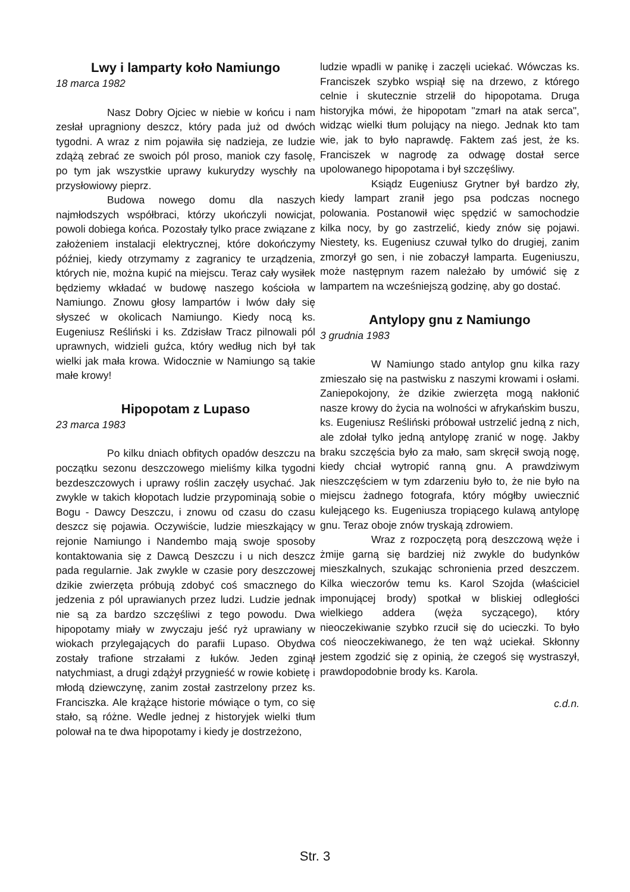Lwy i lamparty koło Namiungo
18 marca 1982
Nasz Dobry Ojciec w niebie w końcu i nam zesłał upragniony deszcz, który pada już od dwóch tygodni. A wraz z nim pojawiła się nadzieja, ze ludzie zdążą zebrać ze swoich pól proso, maniok czy fasolę, po tym jak wszystkie uprawy kukurydzy wyschły na przysłowiowy pieprz.
Budowa nowego domu dla naszych najmłodszych współbraci, którzy ukończyli nowicjat, powoli dobiega końca. Pozostały tylko prace związane z założeniem instalacji elektrycznej, które dokończymy później, kiedy otrzymamy z zagranicy te urządzenia, których nie, można kupić na miejscu. Teraz cały wysiłek będziemy wkładać w budowę naszego kościoła w Namiungo. Znowu głosy lampartów i lwów dały się słyszeć w okolicach Namiungo. Kiedy nocą ks. Eugeniusz Reśliński i ks. Zdzisław Tracz pilnowali pól uprawnych, widzieli guźca, który według nich był tak wielki jak mała krowa. Widocznie w Namiungo są takie małe krowy!
Hipopotam z Lupaso
23 marca 1983
Po kilku dniach obfitych opadów deszczu na początku sezonu deszczowego mieliśmy kilka tygodni bezdeszczowych i uprawy roślin zaczęły usychać. Jak zwykle w takich kłopotach ludzie przypominają sobie o Bogu - Dawcy Deszczu, i znowu od czasu do czasu deszcz się pojawia. Oczywiście, ludzie mieszkający w rejonie Namiungo i Nandembo mają swoje sposoby kontaktowania się z Dawcą Deszczu i u nich deszcz pada regularnie. Jak zwykle w czasie pory deszczowej dzikie zwierzęta próbują zdobyć coś smacznego do jedzenia z pól uprawianych przez ludzi. Ludzie jednak nie są za bardzo szczęśliwi z tego powodu. Dwa hipopotamy miały w zwyczaju jeść ryż uprawiany w wiokach przylegających do parafii Lupaso. Obydwa zostały trafione strzałami z łuków. Jeden zginął natychmiast, a drugi zdążył przygnieść w rowie kobietę i młodą dziewczynę, zanim został zastrzelony przez ks. Franciszka. Ale krążące historie mówiące o tym, co się stało, są różne. Wedle jednej z historyjek wielki tłum polował na te dwa hipopotamy i kiedy je dostrzeżono,
ludzie wpadli w panikę i zaczęli uciekać. Wówczas ks. Franciszek szybko wspiął się na drzewo, z którego celnie i skutecznie strzelił do hipopotama. Druga historyjka mówi, że hipopotam "zmarł na atak serca", widząc wielki tłum polujący na niego. Jednak kto tam wie, jak to było naprawdę. Faktem zaś jest, że ks. Franciszek w nagrodę za odwagę dostał serce upolowanego hipopotama i był szczęśliwy.
Ksiądz Eugeniusz Grytner był bardzo zły, kiedy lampart zranił jego psa podczas nocnego polowania. Postanowił więc spędzić w samochodzie kilka nocy, by go zastrzelić, kiedy znów się pojawi. Niestety, ks. Eugeniusz czuwał tylko do drugiej, zanim zmorzył go sen, i nie zobaczył lamparta. Eugeniuszu, może następnym razem należało by umówić się z lampartem na wcześniejszą godzinę, aby go dostać.
Antylopy gnu z Namiungo
3 grudnia 1983
W Namiungo stado antylop gnu kilka razy zmieszało się na pastwisku z naszymi krowami i osłami. Zaniepokojony, że dzikie zwierzęta mogą nakłonić nasze krowy do życia na wolności w afrykańskim buszu, ks. Eugeniusz Reśliński próbował ustrzelić jedną z nich, ale zdołał tylko jedną antylopę zranić w nogę. Jakby braku szczęścia było za mało, sam skręcił swoją nogę, kiedy chciał wytropić ranną gnu. A prawdziwym nieszczęściem w tym zdarzeniu było to, że nie było na miejscu żadnego fotografa, który mógłby uwiecznić kulejącego ks. Eugeniusza tropiącego kulawą antylopę gnu. Teraz oboje znów tryskają zdrowiem.
Wraz z rozpoczętą porą deszczową węże i żmije garną się bardziej niż zwykle do budynków mieszkalnych, szukając schronienia przed deszczem. Kilka wieczorów temu ks. Karol Szojda (właściciel imponującej brody) spotkał w bliskiej odległości wielkiego addera (węża syczącego), który nieoczekiwanie szybko rzucił się do ucieczki. To było coś nieoczekiwanego, że ten wąż uciekał. Skłonny jestem zgodzić się z opinią, że czegoś się wystraszył, prawdopodobnie brody ks. Karola.
c.d.n.
Str. 3